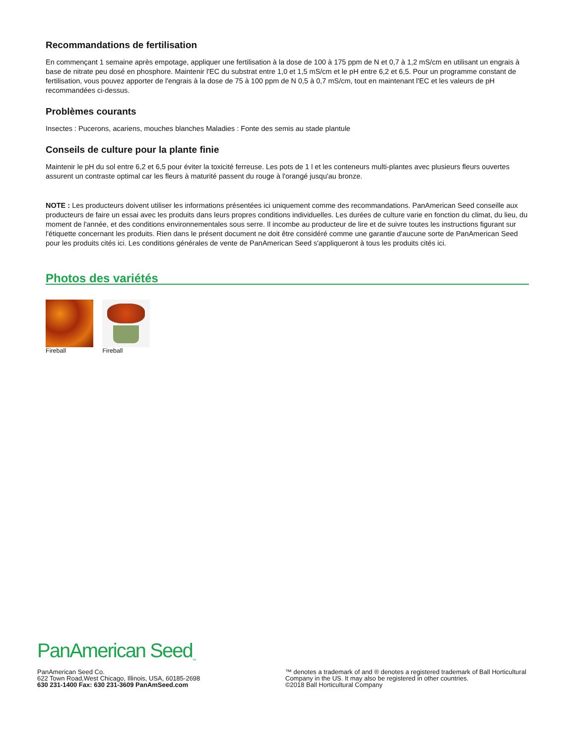Recommandations de fertilisation
En commençant 1 semaine après empotage, appliquer une fertilisation à la dose de 100 à 175 ppm de N et 0,7 à 1,2 mS/cm en utilisant un engrais à base de nitrate peu dosé en phosphore. Maintenir l'EC du substrat entre 1,0 et 1,5 mS/cm et le pH entre 6,2 et 6,5. Pour un programme constant de fertilisation, vous pouvez apporter de l'engrais à la dose de 75 à 100 ppm de N 0,5 à 0,7 mS/cm, tout en maintenant l'EC et les valeurs de pH recommandées ci-dessus.
Problèmes courants
Insectes : Pucerons, acariens, mouches blanches Maladies : Fonte des semis au stade plantule
Conseils de culture pour la plante finie
Maintenir le pH du sol entre 6,2 et 6,5 pour éviter la toxicité ferreuse. Les pots de 1 l et les conteneurs multi-plantes avec plusieurs fleurs ouvertes assurent un contraste optimal car les fleurs à maturité passent du rouge à l'orangé jusqu'au bronze.
NOTE : Les producteurs doivent utiliser les informations présentées ici uniquement comme des recommandations. PanAmerican Seed conseille aux producteurs de faire un essai avec les produits dans leurs propres conditions individuelles. Les durées de culture varie en fonction du climat, du lieu, du moment de l'année, et des conditions environnementales sous serre. Il incombe au producteur de lire et de suivre toutes les instructions figurant sur l'étiquette concernant les produits. Rien dans le présent document ne doit être considéré comme une garantie d'aucune sorte de PanAmerican Seed pour les produits cités ici. Les conditions générales de vente de PanAmerican Seed s'appliqueront à tous les produits cités ici.
Photos des variétés
Fireball Fireball
PanAmerican Seed<sub>™</sub>
PanAmerican Seed Co.
622 Town Road,West Chicago, Illinois, USA, 60185-2698
630 231-1400 Fax: 630 231-3609 PanAmSeed.com
™ denotes a trademark of and ® denotes a registered trademark of Ball Horticultural Company in the US. It may also be registered in other countries.
©2018 Ball Horticultural Company